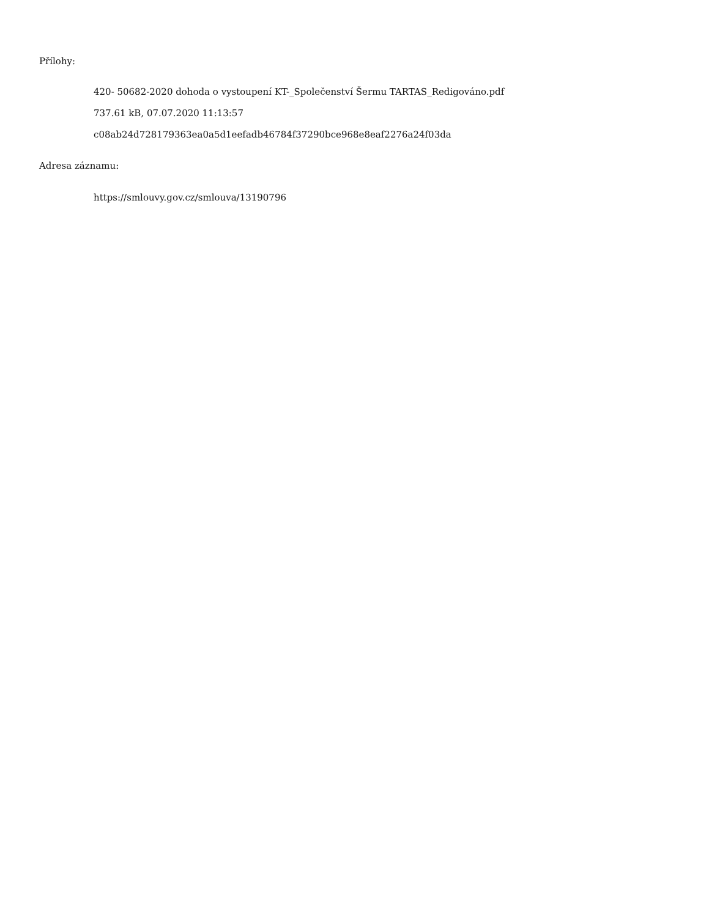Přílohy:
420- 50682-2020 dohoda o vystoupení KT-_Společenství Šermu TARTAS_Redigováno.pdf
737.61 kB, 07.07.2020 11:13:57
c08ab24d728179363ea0a5d1eefadb46784f37290bce968e8eaf2276a24f03da
Adresa záznamu:
https://smlouvy.gov.cz/smlouva/13190796